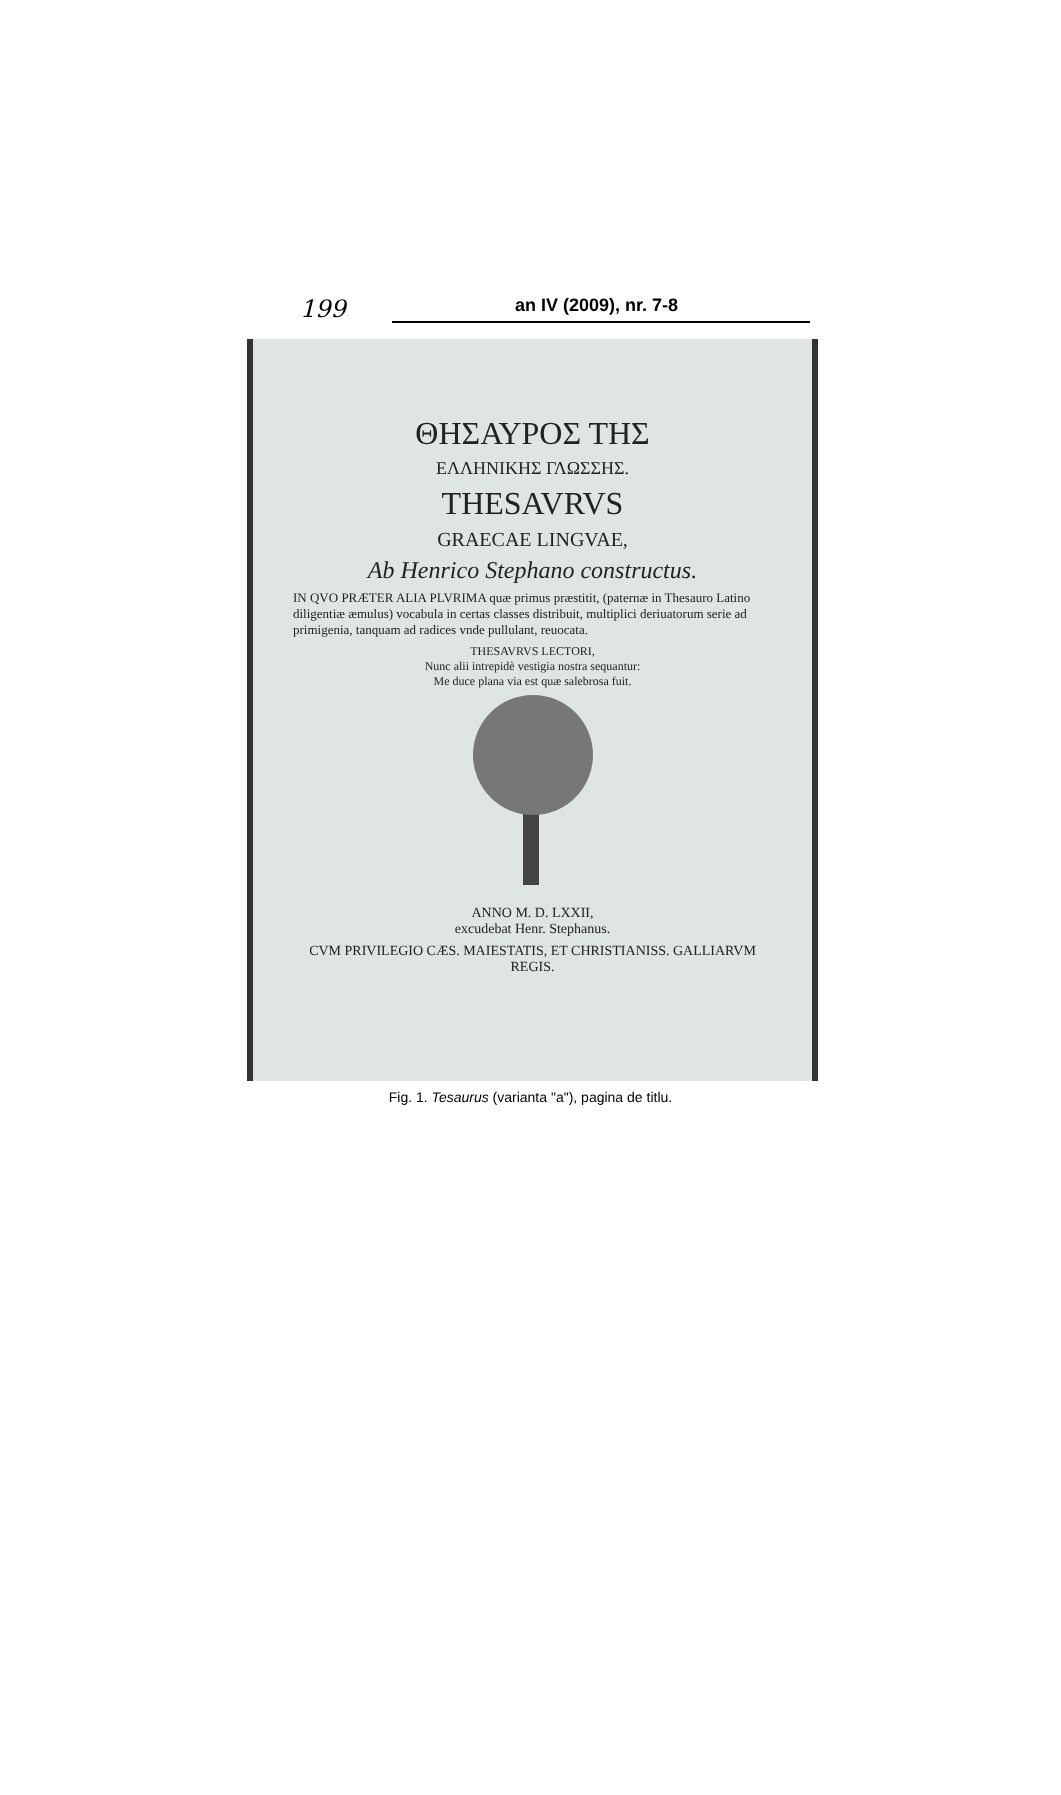199 an IV (2009), nr. 7-8
ΘΗΣΑΥΡΟΣ ΤΗΣ
ΕΛΛΗΝΙΚΗΣ ΓΛΩΣΣΗΣ.
THESAVRVS
GRAECAE LINGVAE,
Ab Henrico Stephano constructus.
IN QVO PRÆTER ALIA PLVRIMA quæ primus præstitit, (paternæ in Thesauro Latino diligentiæ æmulus) vocabula in certas classes distribuit, multiplici deriuatorum serie ad primigenia, tanquam ad radices vnde pullulant, reuocata.
THESAVRVS LECTORI,
Nunc alii intrepidè vestigia nostra sequantur:
Me duce plana via est quæ salebrosa fuit.
ANNO M. D. LXXII,
excudebat Henr. Stephanus.
CVM PRIVILEGIO CÆS. MAIESTATIS, ET CHRISTIANISS. GALLIARVM REGIS.
Fig. 1. Tesaurus (varianta "a"), pagina de titlu.